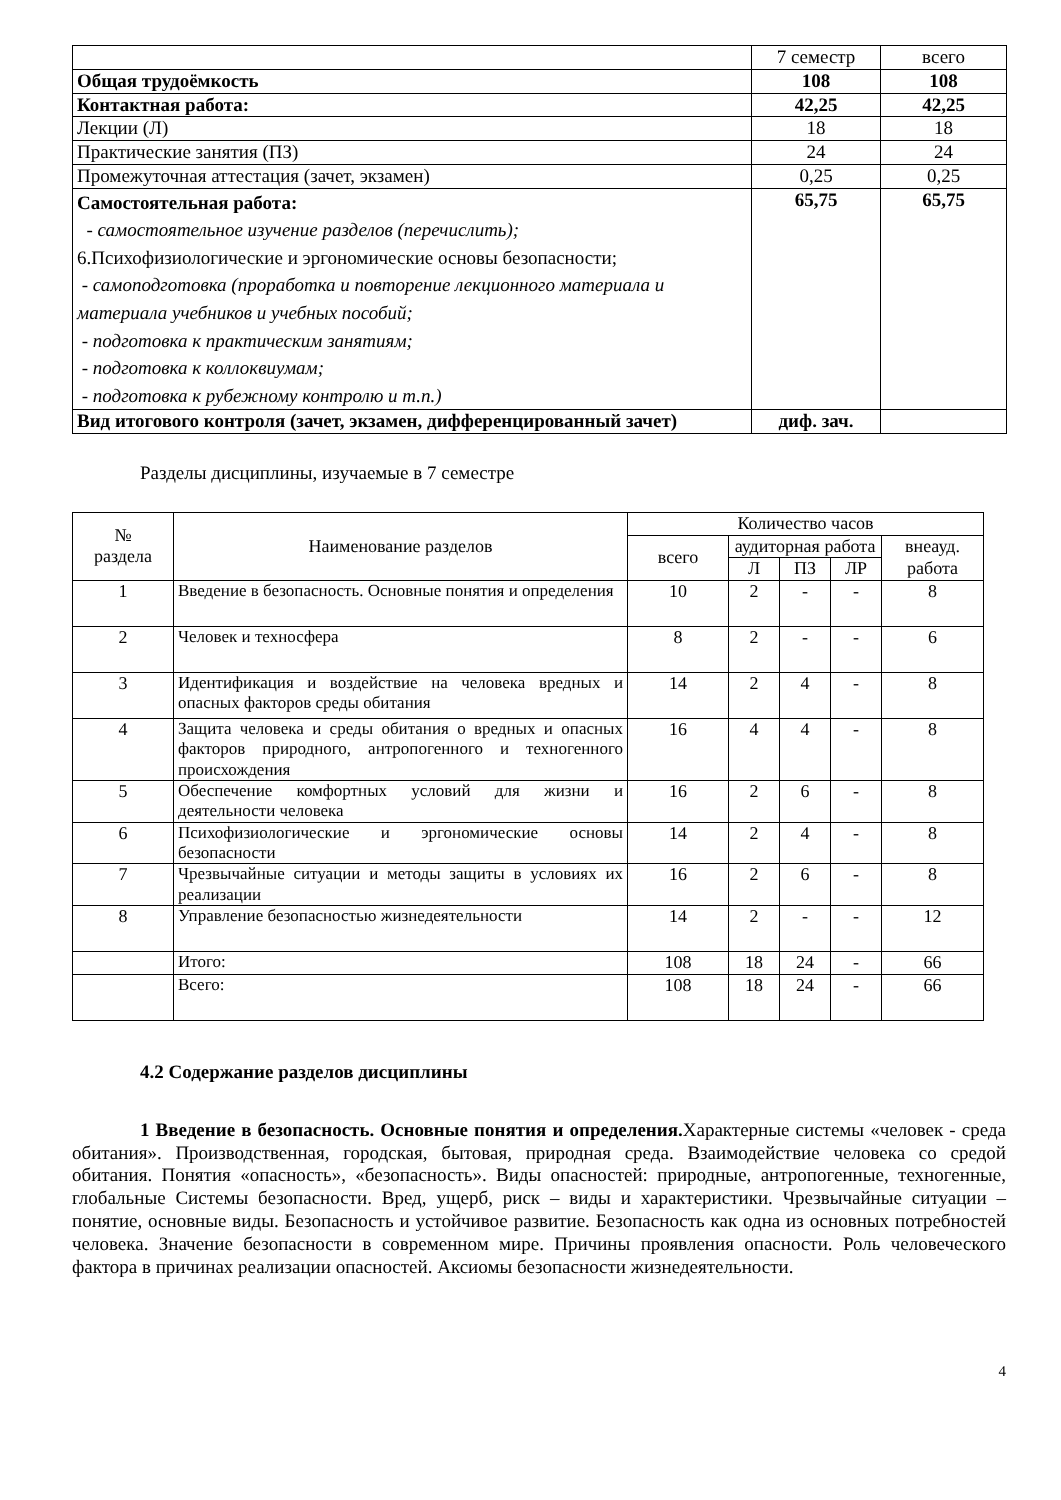| | 7 семестр | всего |
| Общая трудоёмкость | 108 | 108 |
| Контактная работа: | 42,25 | 42,25 |
| Лекции (Л) | 18 | 18 |
| Практические занятия (ПЗ) | 24 | 24 |
| Промежуточная аттестация (зачет, экзамен) | 0,25 | 0,25 |
| Самостоятельная работа: - самостоятельное изучение разделов (перечислить); 6.Психофизиологические и эргономические основы безопасности; - самоподготовка (проработка и повторение лекционного материала и материала учебников и учебных пособий; - подготовка к практическим занятиям; - подготовка к коллоквиумам; - подготовка к рубежному контролю и т.п.) | 65,75 | 65,75 |
| Вид итогового контроля (зачет, экзамен, дифференцированный зачет) | диф. зач. | |
Разделы дисциплины, изучаемые в 7 семестре
| № раздела | Наименование разделов | Количество часов | | | | |
| --- | --- | --- | --- | --- | --- | --- |
| | | всего | аудиторная работа | | | внеауд. работа |
| | | | Л | ПЗ | ЛР | |
| 1 | Введение в безопасность. Основные понятия и определения | 10 | 2 | - | - | 8 |
| 2 | Человек и техносфера | 8 | 2 | - | - | 6 |
| 3 | Идентификация и воздействие на человека вредных и опасных факторов среды обитания | 14 | 2 | 4 | - | 8 |
| 4 | Защита человека и среды обитания о вредных и опасных факторов природного, антропогенного и техногенного происхождения | 16 | 4 | 4 | - | 8 |
| 5 | Обеспечение комфортных условий для жизни и деятельности человека | 16 | 2 | 6 | - | 8 |
| 6 | Психофизиологические и эргономические основы безопасности | 14 | 2 | 4 | - | 8 |
| 7 | Чрезвычайные ситуации и методы защиты в условиях их реализации | 16 | 2 | 6 | - | 8 |
| 8 | Управление безопасностью жизнедеятельности | 14 | 2 | - | - | 12 |
| | Итого: | 108 | 18 | 24 | - | 66 |
| | Всего: | 108 | 18 | 24 | - | 66 |
4.2 Содержание разделов дисциплины
1 Введение в безопасность. Основные понятия и определения. Характерные системы «человек - среда обитания». Производственная, городская, бытовая, природная среда. Взаимодействие человека со средой обитания. Понятия «опасность», «безопасность». Виды опасностей: природные, антропогенные, техногенные, глобальные Системы безопасности. Вред, ущерб, риск – виды и характеристики. Чрезвычайные ситуации – понятие, основные виды. Безопасность и устойчивое развитие. Безопасность как одна из основных потребностей человека. Значение безопасности в современном мире. Причины проявления опасности. Роль человеческого фактора в причинах реализации опасностей. Аксиомы безопасности жизнедеятельности.
4